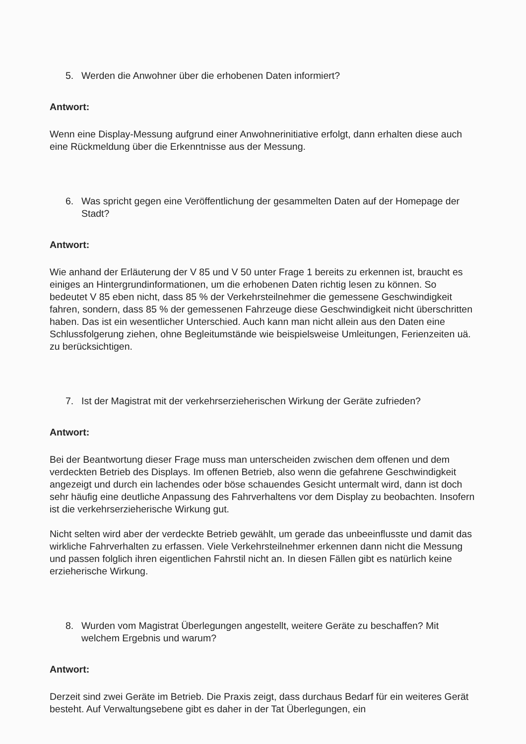5. Werden die Anwohner über die erhobenen Daten informiert?
Antwort:
Wenn eine Display-Messung aufgrund einer Anwohnerinitiative erfolgt, dann erhalten diese auch eine Rückmeldung über die Erkenntnisse aus der Messung.
6. Was spricht gegen eine Veröffentlichung der gesammelten Daten auf der Homepage der Stadt?
Antwort:
Wie anhand der Erläuterung der V 85 und V 50 unter Frage 1 bereits zu erkennen ist, braucht es einiges an Hintergrundinformationen, um die erhobenen Daten richtig lesen zu können. So bedeutet V 85 eben nicht, dass 85 % der Verkehrsteilnehmer die gemessene Geschwindigkeit fahren, sondern, dass 85 % der gemessenen Fahrzeuge diese Geschwindigkeit nicht überschritten haben. Das ist ein wesentlicher Unterschied. Auch kann man nicht allein aus den Daten eine Schlussfolgerung ziehen, ohne Begleitumstände wie beispielsweise Umleitungen, Ferienzeiten uä. zu berücksichtigen.
7. Ist der Magistrat mit der verkehrserzieherischen Wirkung der Geräte zufrieden?
Antwort:
Bei der Beantwortung dieser Frage muss man unterscheiden zwischen dem offenen und dem verdeckten Betrieb des Displays. Im offenen Betrieb, also wenn die gefahrene Geschwindigkeit angezeigt und durch ein lachendes oder böse schauendes Gesicht untermalt wird, dann ist doch sehr häufig eine deutliche Anpassung des Fahrverhaltens vor dem Display zu beobachten. Insofern ist die verkehrserzieherische Wirkung gut.
Nicht selten wird aber der verdeckte Betrieb gewählt, um gerade das unbeeinflusste und damit das wirkliche Fahrverhalten zu erfassen. Viele Verkehrsteilnehmer erkennen dann nicht die Messung und passen folglich ihren eigentlichen Fahrstil nicht an. In diesen Fällen gibt es natürlich keine erzieherische Wirkung.
8. Wurden vom Magistrat Überlegungen angestellt, weitere Geräte zu beschaffen? Mit welchem Ergebnis und warum?
Antwort:
Derzeit sind zwei Geräte im Betrieb. Die Praxis zeigt, dass durchaus Bedarf für ein weiteres Gerät besteht. Auf Verwaltungsebene gibt es daher in der Tat Überlegungen, ein